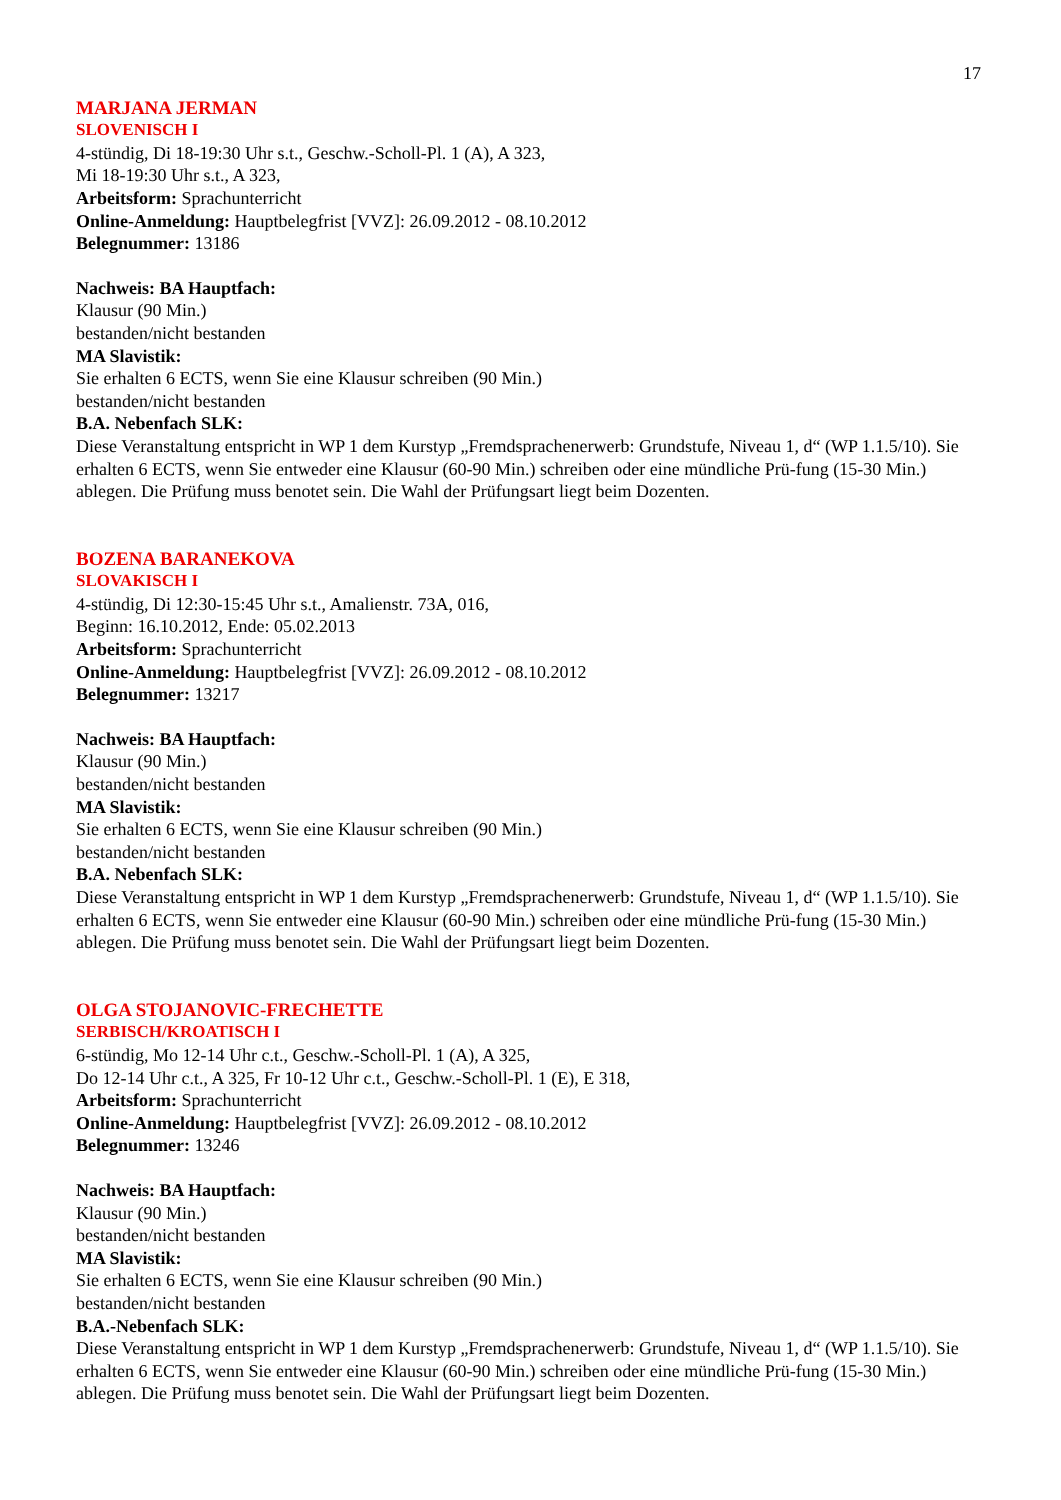17
MARJANA JERMAN
SLOVENISCH I
4-stündig, Di 18-19:30 Uhr s.t., Geschw.-Scholl-Pl. 1 (A), A 323,
Mi 18-19:30 Uhr s.t., A 323,
Arbeitsform: Sprachunterricht
Online-Anmeldung: Hauptbelegfrist [VVZ]: 26.09.2012 - 08.10.2012
Belegnummer: 13186
Nachweis: BA Hauptfach:
Klausur (90 Min.)
bestanden/nicht bestanden
MA Slavistik:
Sie erhalten 6 ECTS, wenn Sie eine Klausur schreiben (90 Min.)
bestanden/nicht bestanden
B.A. Nebenfach SLK:
Diese Veranstaltung entspricht in WP 1 dem Kurstyp „Fremdsprachenerwerb: Grundstufe, Niveau 1, d“ (WP 1.1.5/10). Sie erhalten 6 ECTS, wenn Sie entweder eine Klausur (60-90 Min.) schreiben oder eine mündliche Prü-fung (15-30 Min.) ablegen. Die Prüfung muss benotet sein. Die Wahl der Prüfungsart liegt beim Dozenten.
BOZENA BARANEKOVA
SLOVAKISCH I
4-stündig, Di 12:30-15:45 Uhr s.t., Amalienstr. 73A, 016,
Beginn: 16.10.2012, Ende: 05.02.2013
Arbeitsform: Sprachunterricht
Online-Anmeldung: Hauptbelegfrist [VVZ]: 26.09.2012 - 08.10.2012
Belegnummer: 13217
Nachweis: BA Hauptfach:
Klausur (90 Min.)
bestanden/nicht bestanden
MA Slavistik:
Sie erhalten 6 ECTS, wenn Sie eine Klausur schreiben (90 Min.)
bestanden/nicht bestanden
B.A. Nebenfach SLK:
Diese Veranstaltung entspricht in WP 1 dem Kurstyp „Fremdsprachenerwerb: Grundstufe, Niveau 1, d“ (WP 1.1.5/10). Sie erhalten 6 ECTS, wenn Sie entweder eine Klausur (60-90 Min.) schreiben oder eine mündliche Prü-fung (15-30 Min.) ablegen. Die Prüfung muss benotet sein. Die Wahl der Prüfungsart liegt beim Dozenten.
OLGA STOJANOVIC-FRECHETTE
SERBISCH/KROATISCH I
6-stündig, Mo 12-14 Uhr c.t., Geschw.-Scholl-Pl. 1 (A), A 325,
Do 12-14 Uhr c.t., A 325, Fr 10-12 Uhr c.t., Geschw.-Scholl-Pl. 1 (E), E 318,
Arbeitsform: Sprachunterricht
Online-Anmeldung: Hauptbelegfrist [VVZ]: 26.09.2012 - 08.10.2012
Belegnummer: 13246
Nachweis: BA Hauptfach:
Klausur (90 Min.)
bestanden/nicht bestanden
MA Slavistik:
Sie erhalten 6 ECTS, wenn Sie eine Klausur schreiben (90 Min.)
bestanden/nicht bestanden
B.A.-Nebenfach SLK:
Diese Veranstaltung entspricht in WP 1 dem Kurstyp „Fremdsprachenerwerb: Grundstufe, Niveau 1, d“ (WP 1.1.5/10). Sie erhalten 6 ECTS, wenn Sie entweder eine Klausur (60-90 Min.) schreiben oder eine mündliche Prü-fung (15-30 Min.) ablegen. Die Prüfung muss benotet sein. Die Wahl der Prüfungsart liegt beim Dozenten.